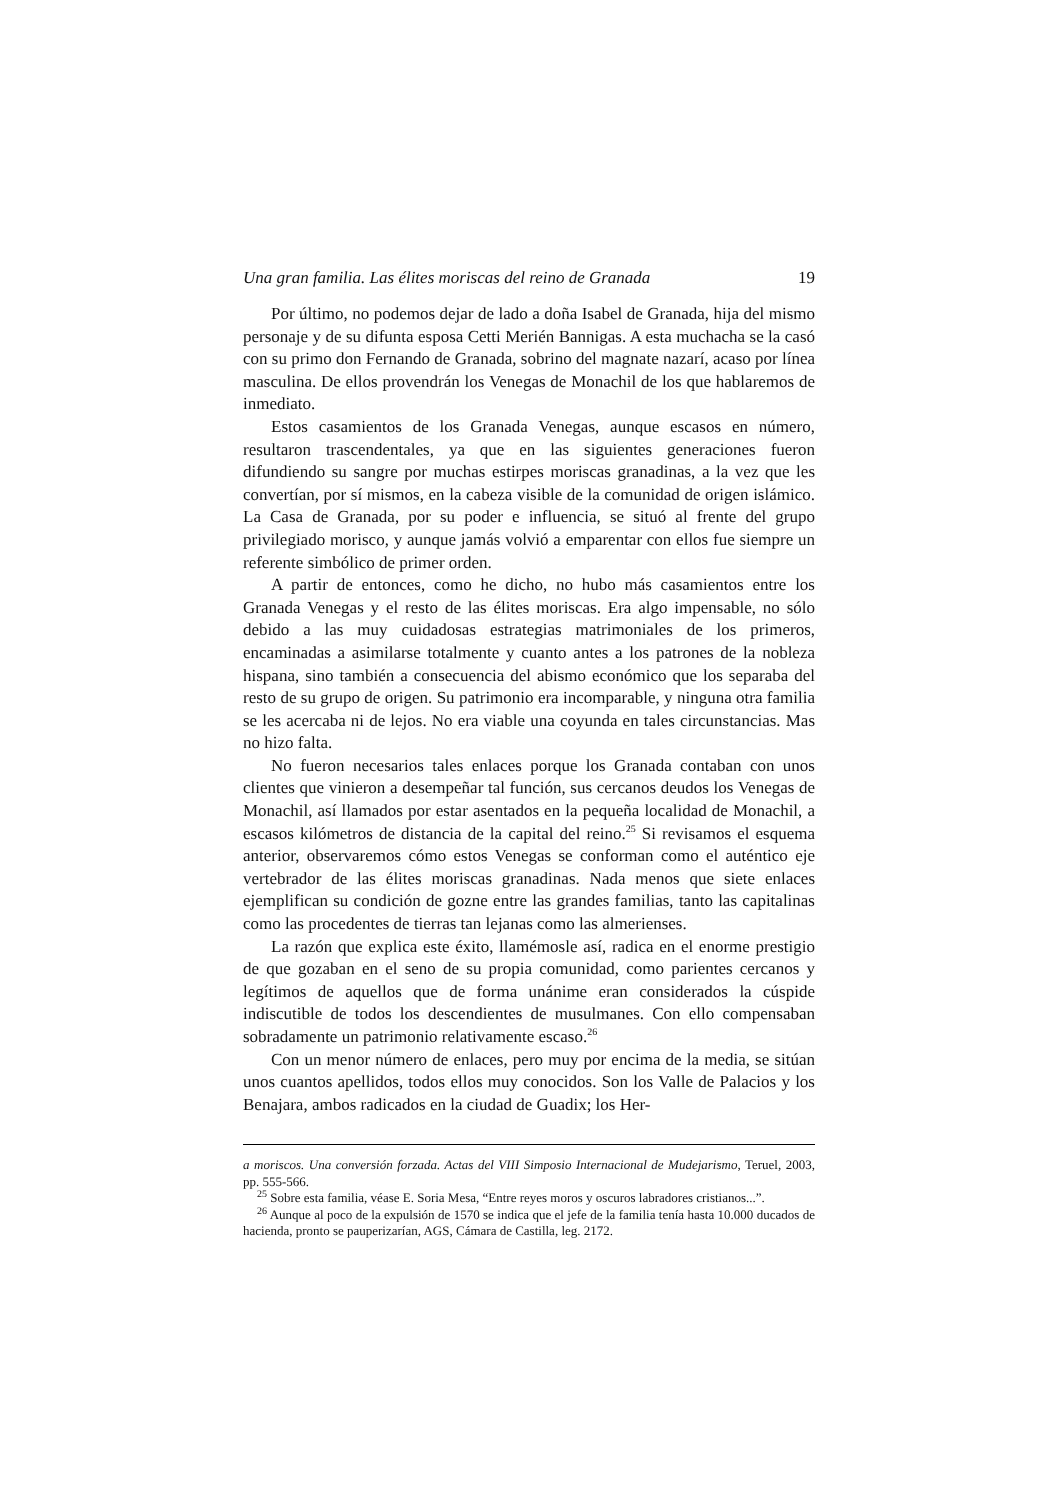Una gran familia. Las élites moriscas del reino de Granada 19
Por último, no podemos dejar de lado a doña Isabel de Granada, hija del mismo personaje y de su difunta esposa Cetti Merién Bannigas. A esta muchacha se la casó con su primo don Fernando de Granada, sobrino del magnate nazarí, acaso por línea masculina. De ellos provendrán los Venegas de Monachil de los que hablaremos de inmediato.
Estos casamientos de los Granada Venegas, aunque escasos en número, resultaron trascendentales, ya que en las siguientes generaciones fueron difundiendo su sangre por muchas estirpes moriscas granadinas, a la vez que les convertían, por sí mismos, en la cabeza visible de la comunidad de origen islámico. La Casa de Granada, por su poder e influencia, se situó al frente del grupo privilegiado morisco, y aunque jamás volvió a emparentar con ellos fue siempre un referente simbólico de primer orden.
A partir de entonces, como he dicho, no hubo más casamientos entre los Granada Venegas y el resto de las élites moriscas. Era algo impensable, no sólo debido a las muy cuidadosas estrategias matrimoniales de los primeros, encaminadas a asimilarse totalmente y cuanto antes a los patrones de la nobleza hispana, sino también a consecuencia del abismo económico que los separaba del resto de su grupo de origen. Su patrimonio era incomparable, y ninguna otra familia se les acercaba ni de lejos. No era viable una coyunda en tales circunstancias. Mas no hizo falta.
No fueron necesarios tales enlaces porque los Granada contaban con unos clientes que vinieron a desempeñar tal función, sus cercanos deudos los Venegas de Monachil, así llamados por estar asentados en la pequeña localidad de Monachil, a escasos kilómetros de distancia de la capital del reino.<sup>25</sup> Si revisamos el esquema anterior, observaremos cómo estos Venegas se conforman como el auténtico eje vertebrador de las élites moriscas granadinas. Nada menos que siete enlaces ejemplifican su condición de gozne entre las grandes familias, tanto las capitalinas como las procedentes de tierras tan lejanas como las almerienses.
La razón que explica este éxito, llamémosle así, radica en el enorme prestigio de que gozaban en el seno de su propia comunidad, como parientes cercanos y legítimos de aquellos que de forma unánime eran considerados la cúspide indiscutible de todos los descendientes de musulmanes. Con ello compensaban sobradamente un patrimonio relativamente escaso.<sup>26</sup>
Con un menor número de enlaces, pero muy por encima de la media, se sitúan unos cuantos apellidos, todos ellos muy conocidos. Son los Valle de Palacios y los Benajara, ambos radicados en la ciudad de Guadix; los Her-
a moriscos. Una conversión forzada. Actas del VIII Simposio Internacional de Mudejarismo, Teruel, 2003, pp. 555-566.
<sup>25</sup> Sobre esta familia, véase E. Soria Mesa, “Entre reyes moros y oscuros labradores cristianos...”.
<sup>26</sup> Aunque al poco de la expulsión de 1570 se indica que el jefe de la familia tenía hasta 10.000 ducados de hacienda, pronto se pauperizarían, AGS, Cámara de Castilla, leg. 2172.